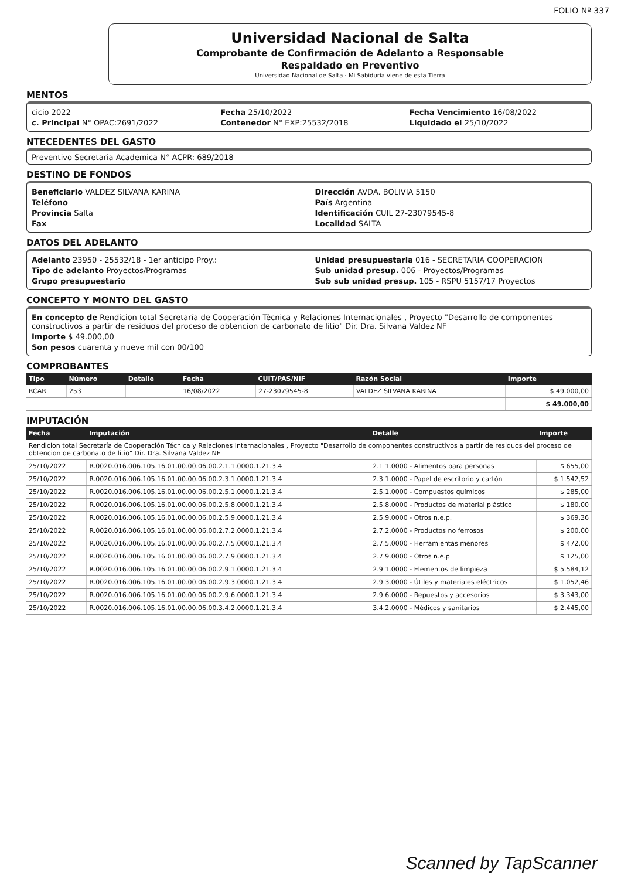FOLIO Nº 337
Universidad Nacional de Salta
Comprobante de Confirmación de Adelanto a Responsable
Respaldado en Preventivo
Universidad Nacional de Salta · Mi Sabiduría viene de esta Tierra
MENTOS
cicio 2022
c. Principal N° OPAC:2691/2022
Fecha 25/10/2022
Contenedor N° EXP:25532/2018
Fecha Vencimiento 16/08/2022
Liquidado el 25/10/2022
NTECEDENTES DEL GASTO
Preventivo Secretaria Academica N° ACPR: 689/2018
DESTINO DE FONDOS
Beneficiario VALDEZ SILVANA KARINA
Teléfono
Provincia Salta
Fax
Dirección AVDA. BOLIVIA 5150
País Argentina
Identificación CUIL 27-23079545-8
Localidad SALTA
DATOS DEL ADELANTO
Adelanto 23950 - 25532/18 - 1er anticipo Proy.:
Tipo de adelanto Proyectos/Programas
Grupo presupuestario
Unidad presupuestaria 016 - SECRETARIA COOPERACION
Sub unidad presup. 006 - Proyectos/Programas
Sub sub unidad presup. 105 - RSPU 5157/17 Proyectos
CONCEPTO Y MONTO DEL GASTO
En concepto de Rendicion total Secretaría de Cooperación Técnica y Relaciones Internacionales , Proyecto "Desarrollo de componentes constructivos a partir de residuos del proceso de obtencion de carbonato de litio" Dir. Dra. Silvana Valdez NF
Importe $ 49.000,00
Son pesos cuarenta y nueve mil con 00/100
COMPROBANTES
| Tipo | Número | Detalle | Fecha | CUIT/PAS/NIF | Razón Social | Importe |
| --- | --- | --- | --- | --- | --- | --- |
| RCAR | 253 | | 16/08/2022 | 27-23079545-8 | VALDEZ SILVANA KARINA | $ 49.000,00 |
| | | | | | | $ 49.000,00 |
IMPUTACIÓN
| Fecha | Imputación | Detalle | Importe |
| --- | --- | --- | --- |
| Rendicion total Secretaría de Cooperación Técnica y Relaciones Internacionales , Proyecto "Desarrollo de componentes constructivos a partir de residuos del proceso de obtencion de carbonato de litio" Dir. Dra. Silvana Valdez NF | | | |
| 25/10/2022 | R.0020.016.006.105.16.01.00.00.06.00.2.1.1.0000.1.21.3.4 | 2.1.1.0000 - Alimentos para personas | $ 655,00 |
| 25/10/2022 | R.0020.016.006.105.16.01.00.00.06.00.2.3.1.0000.1.21.3.4 | 2.3.1.0000 - Papel de escritorio y cartón | $ 1.542,52 |
| 25/10/2022 | R.0020.016.006.105.16.01.00.00.06.00.2.5.1.0000.1.21.3.4 | 2.5.1.0000 - Compuestos químicos | $ 285,00 |
| 25/10/2022 | R.0020.016.006.105.16.01.00.00.06.00.2.5.8.0000.1.21.3.4 | 2.5.8.0000 - Productos de material plástico | $ 180,00 |
| 25/10/2022 | R.0020.016.006.105.16.01.00.00.06.00.2.5.9.0000.1.21.3.4 | 2.5.9.0000 - Otros n.e.p. | $ 369,36 |
| 25/10/2022 | R.0020.016.006.105.16.01.00.00.06.00.2.7.2.0000.1.21.3.4 | 2.7.2.0000 - Productos no ferrosos | $ 200,00 |
| 25/10/2022 | R.0020.016.006.105.16.01.00.00.06.00.2.7.5.0000.1.21.3.4 | 2.7.5.0000 - Herramientas menores | $ 472,00 |
| 25/10/2022 | R.0020.016.006.105.16.01.00.00.06.00.2.7.9.0000.1.21.3.4 | 2.7.9.0000 - Otros n.e.p. | $ 125,00 |
| 25/10/2022 | R.0020.016.006.105.16.01.00.00.06.00.2.9.1.0000.1.21.3.4 | 2.9.1.0000 - Elementos de limpieza | $ 5.584,12 |
| 25/10/2022 | R.0020.016.006.105.16.01.00.00.06.00.2.9.3.0000.1.21.3.4 | 2.9.3.0000 - Útiles y materiales eléctricos | $ 1.052,46 |
| 25/10/2022 | R.0020.016.006.105.16.01.00.00.06.00.2.9.6.0000.1.21.3.4 | 2.9.6.0000 - Repuestos y accesorios | $ 3.343,00 |
| 25/10/2022 | R.0020.016.006.105.16.01.00.00.06.00.3.4.2.0000.1.21.3.4 | 3.4.2.0000 - Médicos y sanitarios | $ 2.445,00 |
Scanned by TapScanner